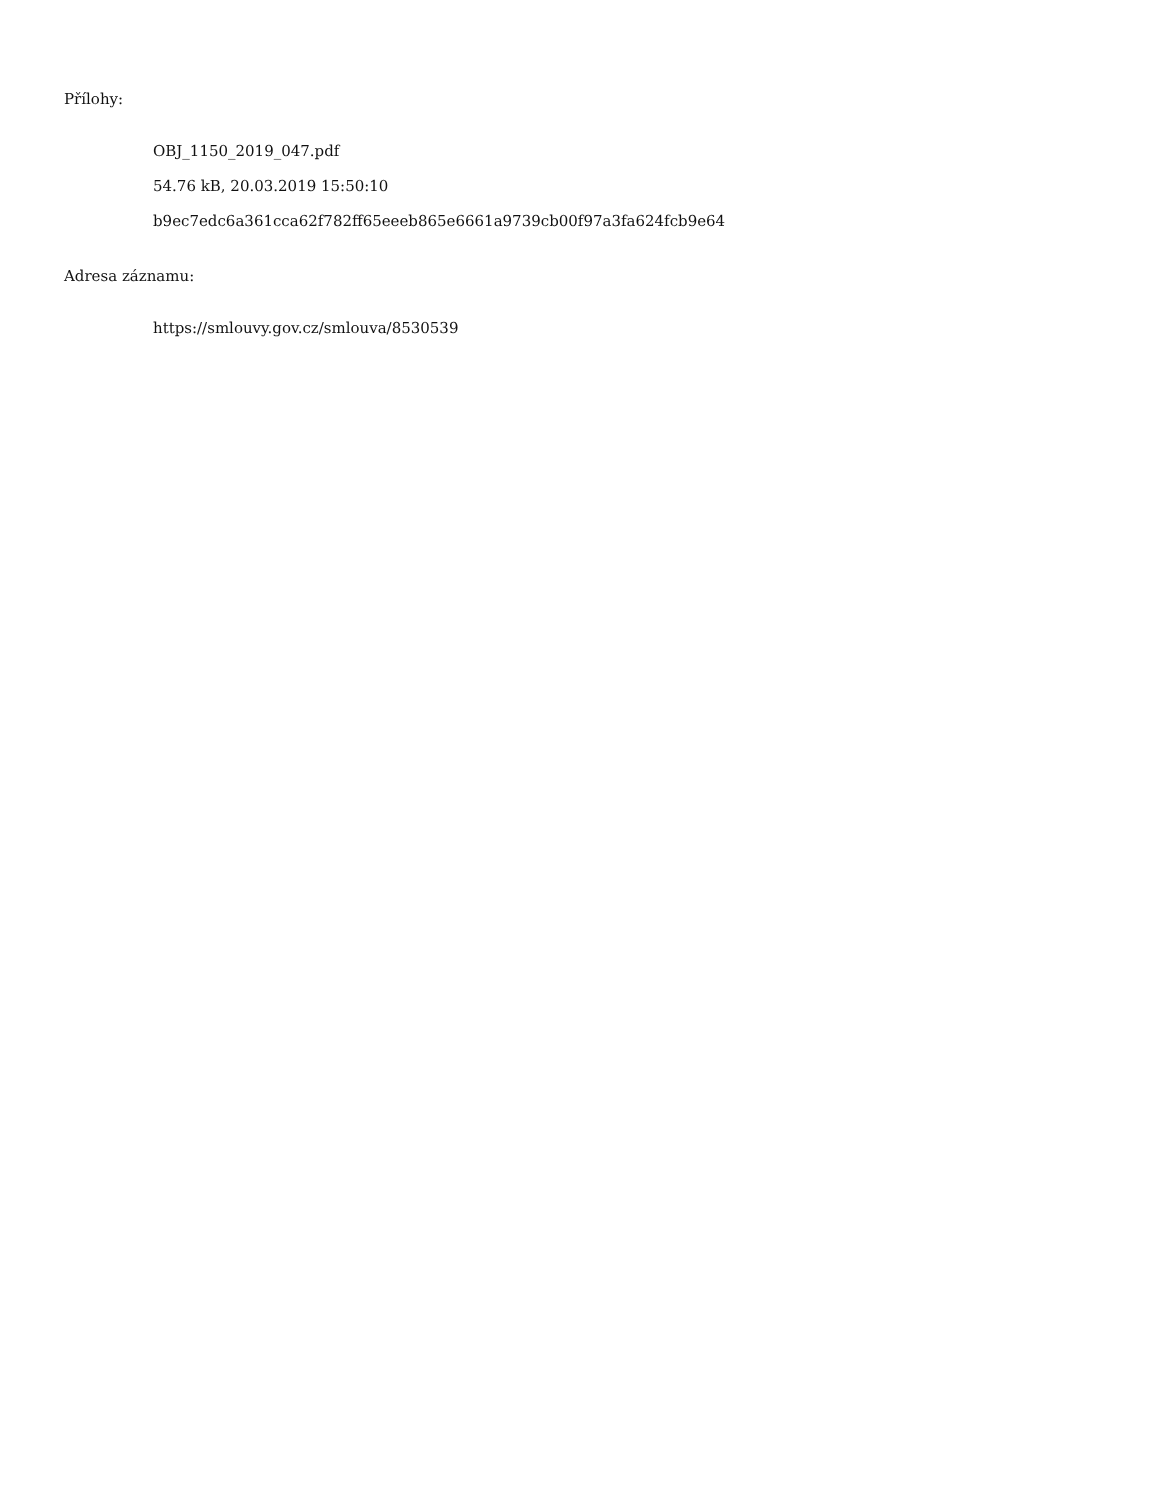Přílohy:
OBJ_1150_2019_047.pdf
54.76 kB, 20.03.2019 15:50:10
b9ec7edc6a361cca62f782ff65eeeb865e6661a9739cb00f97a3fa624fcb9e64
Adresa záznamu:
https://smlouvy.gov.cz/smlouva/8530539